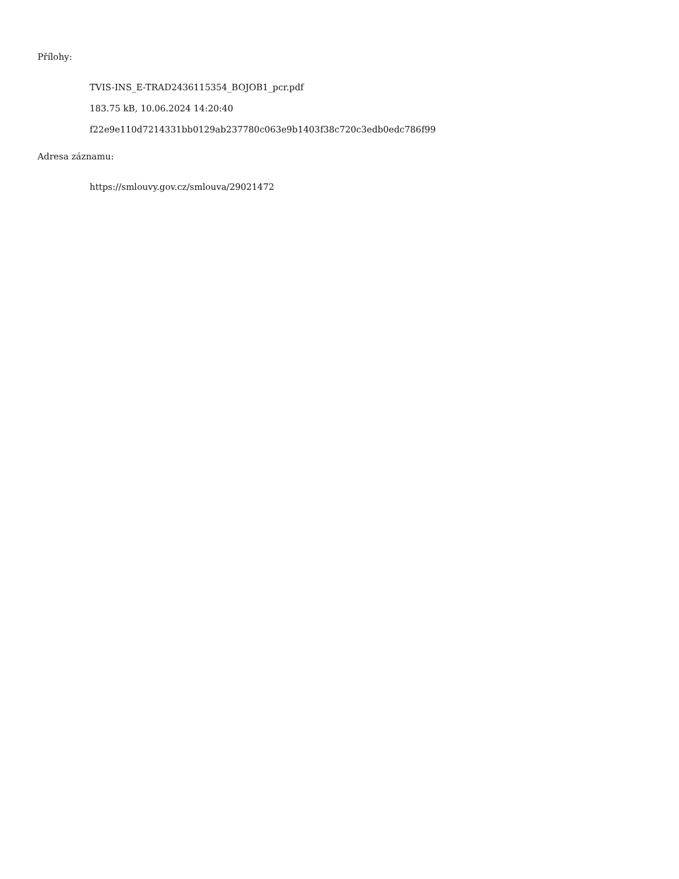Přílohy:
TVIS-INS_E-TRAD2436115354_BOJOB1_pcr.pdf
183.75 kB, 10.06.2024 14:20:40
f22e9e110d7214331bb0129ab237780c063e9b1403f38c720c3edb0edc786f99
Adresa záznamu:
https://smlouvy.gov.cz/smlouva/29021472